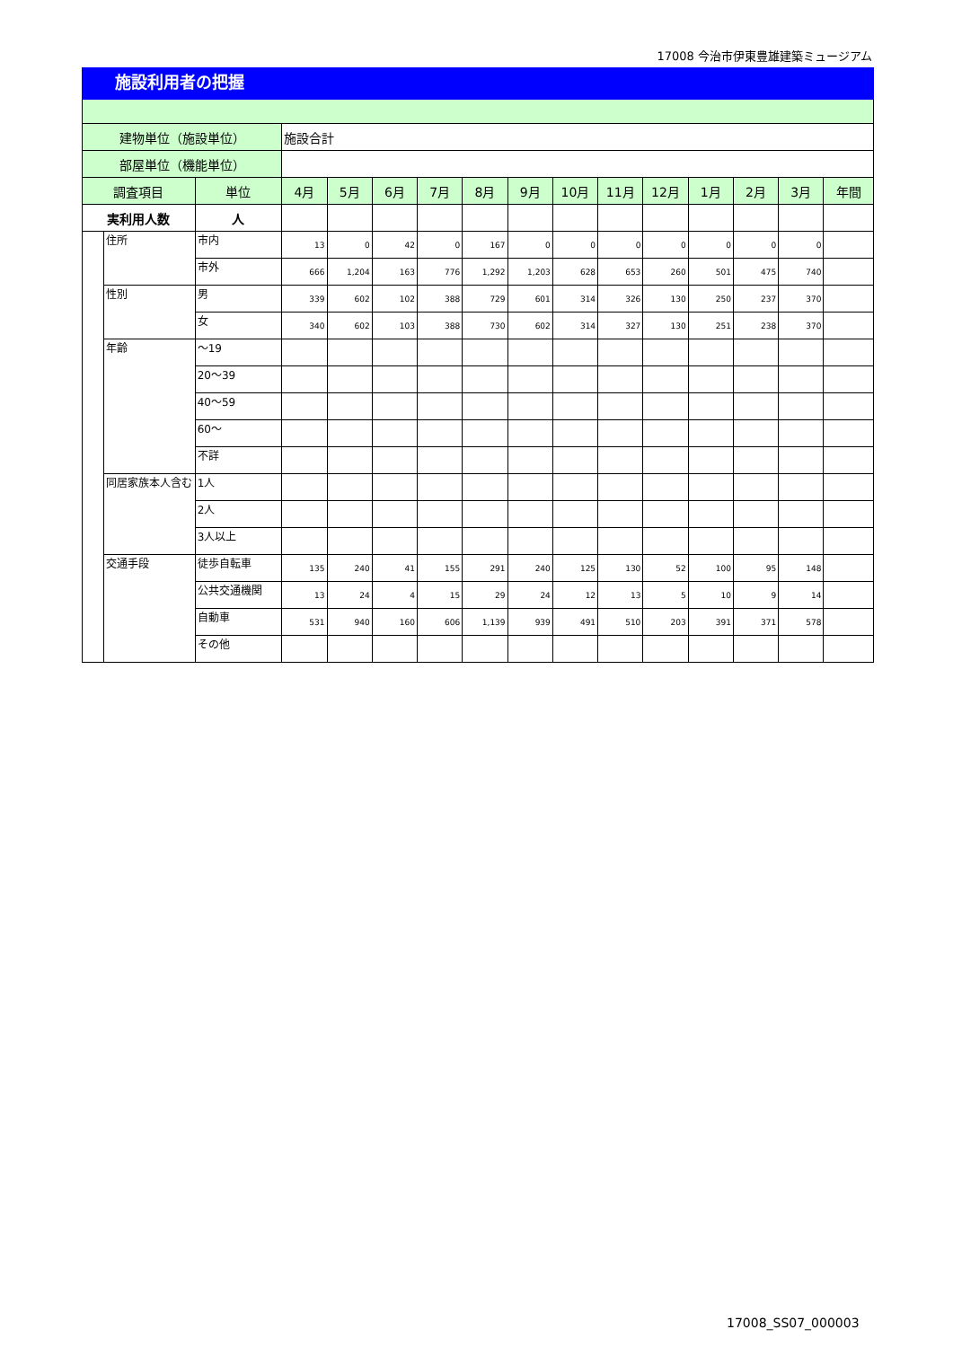17008 今治市伊東豊雄建築ミュージアム
施設利用者の把握
| 建物単位（施設単位） | | | 施設合計 | | | | | | | | | | | | |
| 部屋単位（機能単位） | | | | | | | | | | | | | | | |
| 調査項目 | | 単位 | 4月 | 5月 | 6月 | 7月 | 8月 | 9月 | 10月 | 11月 | 12月 | 1月 | 2月 | 3月 | 年間 |
| 実利用人数 | | 人 | | | | | | | | | | | | | |
| | 住所 | 市内 | 13 | 0 | 42 | 0 | 167 | 0 | 0 | 0 | 0 | 0 | 0 | 0 | |
| | | 市外 | 666 | 1,204 | 163 | 776 | 1,292 | 1,203 | 628 | 653 | 260 | 501 | 475 | 740 | |
| | 性別 | 男 | 339 | 602 | 102 | 388 | 729 | 601 | 314 | 326 | 130 | 250 | 237 | 370 | |
| | | 女 | 340 | 602 | 103 | 388 | 730 | 602 | 314 | 327 | 130 | 251 | 238 | 370 | |
| | 年齢 | ～19 | | | | | | | | | | | | | |
| | | 20～39 | | | | | | | | | | | | | |
| | | 40～59 | | | | | | | | | | | | | |
| | | 60～ | | | | | | | | | | | | | |
| | | 不詳 | | | | | | | | | | | | | |
| | 同居家族本人含む | 1人 | | | | | | | | | | | | | |
| | | 2人 | | | | | | | | | | | | | |
| | | 3人以上 | | | | | | | | | | | | | |
| | 交通手段 | 徒歩自転車 | 135 | 240 | 41 | 155 | 291 | 240 | 125 | 130 | 52 | 100 | 95 | 148 | |
| | | 公共交通機関 | 13 | 24 | 4 | 15 | 29 | 24 | 12 | 13 | 5 | 10 | 9 | 14 | |
| | | 自動車 | 531 | 940 | 160 | 606 | 1,139 | 939 | 491 | 510 | 203 | 391 | 371 | 578 | |
| | | その他 | | | | | | | | | | | | | |
17008_SS07_000003